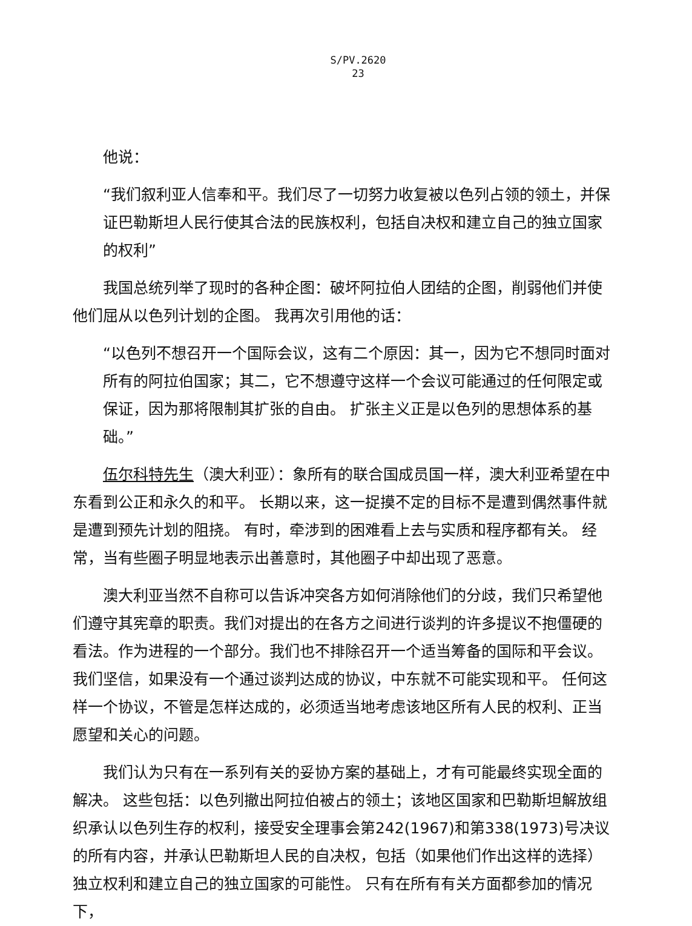S/PV.2620
23
他说：
“我们叙利亚人信奉和平。我们尽了一切努力收复被以色列占领的领土，并保证巴勒斯坦人民行使其合法的民族权利，包括自决权和建立自己的独立国家的权利”
我国总统列举了现时的各种企图：破坏阿拉伯人团结的企图，削弱他们并使他们屈从以色列计划的企图。 我再次引用他的话：
“以色列不想召开一个国际会议，这有二个原因：其一，因为它不想同时面对所有的阿拉伯国家；其二，它不想遵守这样一个会议可能通过的任何限定或保证，因为那将限制其扩张的自由。 扩张主义正是以色列的思想体系的基础。”
伍尔科特先生（澳大利亚）：象所有的联合国成员国一样，澳大利亚希望在中东看到公正和永久的和平。 长期以来，这一捉摸不定的目标不是遭到偶然事件就是遭到预先计划的阻挠。 有时，牵涉到的困难看上去与实质和程序都有关。 经常，当有些圈子明显地表示出善意时，其他圈子中却出现了恶意。
澳大利亚当然不自称可以告诉冲突各方如何消除他们的分歧，我们只希望他们遵守其宪章的职责。我们对提出的在各方之间进行谈判的许多提议不抱僵硬的看法。作为进程的一个部分。我们也不排除召开一个适当筹备的国际和平会议。 我们坚信，如果没有一个通过谈判达成的协议，中东就不可能实现和平。 任何这样一个协议，不管是怎样达成的，必须适当地考虑该地区所有人民的权利、正当愿望和关心的问题。
我们认为只有在一系列有关的妥协方案的基础上，才有可能最终实现全面的解决。 这些包括：以色列撤出阿拉伯被占的领土；该地区国家和巴勒斯坦解放组织承认以色列生存的权利，接受安全理事会第242(1967)和第338(1973)号决议的所有内容，并承认巴勒斯坦人民的自决权，包括（如果他们作出这样的选择）独立权利和建立自己的独立国家的可能性。 只有在所有有关方面都参加的情况下，